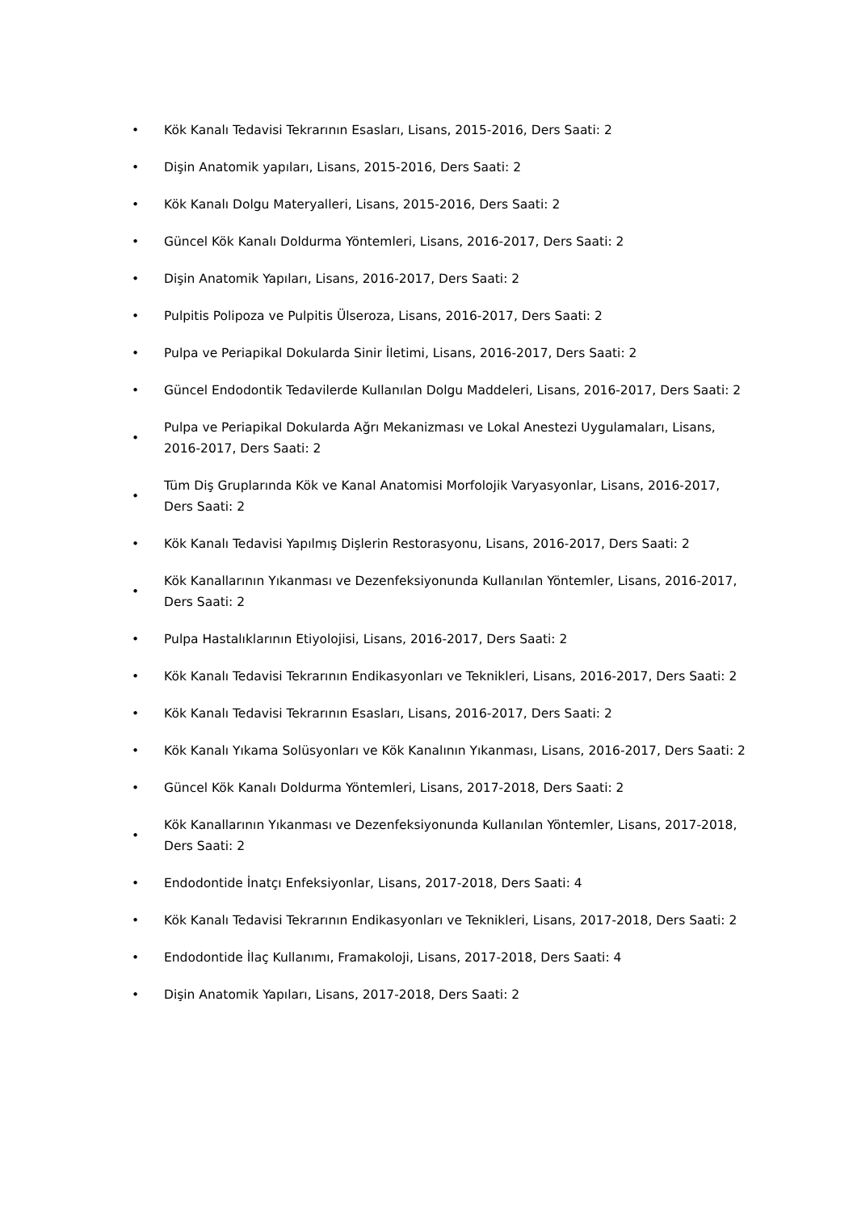• Kök Kanalı Tedavisi Tekrarının Esasları, Lisans, 2015-2016, Ders Saati: 2
• Dişin Anatomik yapıları, Lisans, 2015-2016, Ders Saati: 2
• Kök Kanalı Dolgu Materyalleri, Lisans, 2015-2016, Ders Saati: 2
• Güncel Kök Kanalı Doldurma Yöntemleri, Lisans, 2016-2017, Ders Saati: 2
• Dişin Anatomik Yapıları, Lisans, 2016-2017, Ders Saati: 2
• Pulpitis Polipoza ve Pulpitis Ülseroza, Lisans, 2016-2017, Ders Saati: 2
• Pulpa ve Periapikal Dokularda Sinir İletimi, Lisans, 2016-2017, Ders Saati: 2
• Güncel Endodontik Tedavilerde Kullanılan Dolgu Maddeleri, Lisans, 2016-2017, Ders Saati: 2
• Pulpa ve Periapikal Dokularda Ağrı Mekanizması ve Lokal Anestezi Uygulamaları, Lisans, 2016-2017, Ders Saati: 2
• Tüm Diş Gruplarında Kök ve Kanal Anatomisi Morfolojik Varyasyonlar, Lisans, 2016-2017, Ders Saati: 2
• Kök Kanalı Tedavisi Yapılmış Dişlerin Restorasyonu, Lisans, 2016-2017, Ders Saati: 2
• Kök Kanallarının Yıkanması ve Dezenfeksiyonunda Kullanılan Yöntemler, Lisans, 2016-2017, Ders Saati: 2
• Pulpa Hastalıklarının Etiyolojisi, Lisans, 2016-2017, Ders Saati: 2
• Kök Kanalı Tedavisi Tekrarının Endikasyonları ve Teknikleri, Lisans, 2016-2017, Ders Saati: 2
• Kök Kanalı Tedavisi Tekrarının Esasları, Lisans, 2016-2017, Ders Saati: 2
• Kök Kanalı Yıkama Solüsyonları ve Kök Kanalının Yıkanması, Lisans, 2016-2017, Ders Saati: 2
• Güncel Kök Kanalı Doldurma Yöntemleri, Lisans, 2017-2018, Ders Saati: 2
• Kök Kanallarının Yıkanması ve Dezenfeksiyonunda Kullanılan Yöntemler, Lisans, 2017-2018, Ders Saati: 2
• Endodontide İnatçı Enfeksiyonlar, Lisans, 2017-2018, Ders Saati: 4
• Kök Kanalı Tedavisi Tekrarının Endikasyonları ve Teknikleri, Lisans, 2017-2018, Ders Saati: 2
• Endodontide İlaç Kullanımı, Framakoloji, Lisans, 2017-2018, Ders Saati: 4
• Dişin Anatomik Yapıları, Lisans, 2017-2018, Ders Saati: 2